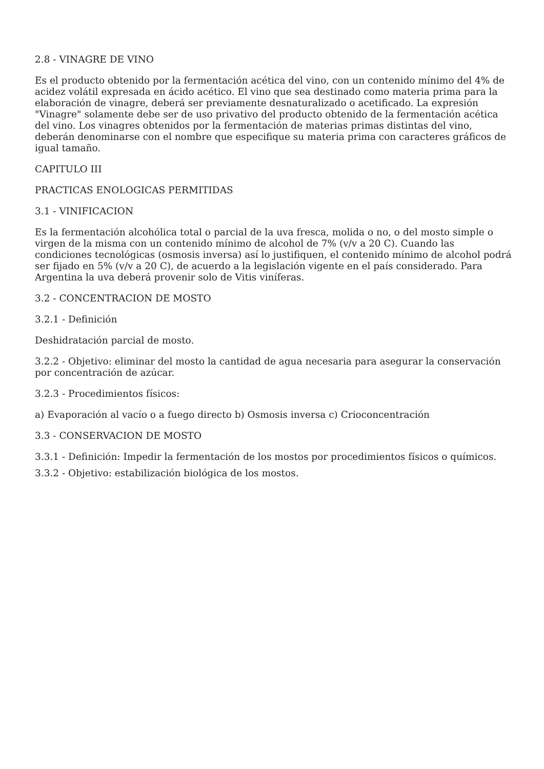2.8 - VINAGRE DE VINO
Es el producto obtenido por la fermentación acética del vino, con un contenido mínimo del 4% de acidez volátil expresada en ácido acético. El vino que sea destinado como materia prima para la elaboración de vinagre, deberá ser previamente desnaturalizado o acetificado. La expresión "Vinagre" solamente debe ser de uso privativo del producto obtenido de la fermentación acética del vino. Los vinagres obtenidos por la fermentación de materias primas distintas del vino, deberán denominarse con el nombre que especifique su materia prima con caracteres gráficos de igual tamaño.
CAPITULO III
PRACTICAS ENOLOGICAS PERMITIDAS
3.1 - VINIFICACION
Es la fermentación alcohólica total o parcial de la uva fresca, molida o no, o del mosto simple o virgen de la misma con un contenido mínimo de alcohol de 7% (v/v a 20 C). Cuando las condiciones tecnológicas (osmosis inversa) así lo justifiquen, el contenido mínimo de alcohol podrá ser fijado en 5% (v/v a 20 C), de acuerdo a la legislación vigente en el país considerado. Para Argentina la uva deberá provenir solo de Vitis viníferas.
3.2 - CONCENTRACION DE MOSTO
3.2.1 - Definición
Deshidratación parcial de mosto.
3.2.2 - Objetivo: eliminar del mosto la cantidad de agua necesaria para asegurar la conservación por concentración de azúcar.
3.2.3 - Procedimientos físicos:
a) Evaporación al vacío o a fuego directo b) Osmosis inversa c) Crioconcentración
3.3 - CONSERVACION DE MOSTO
3.3.1 - Definición: Impedir la fermentación de los mostos por procedimientos físicos o químicos.
3.3.2 - Objetivo: estabilización biológica de los mostos.